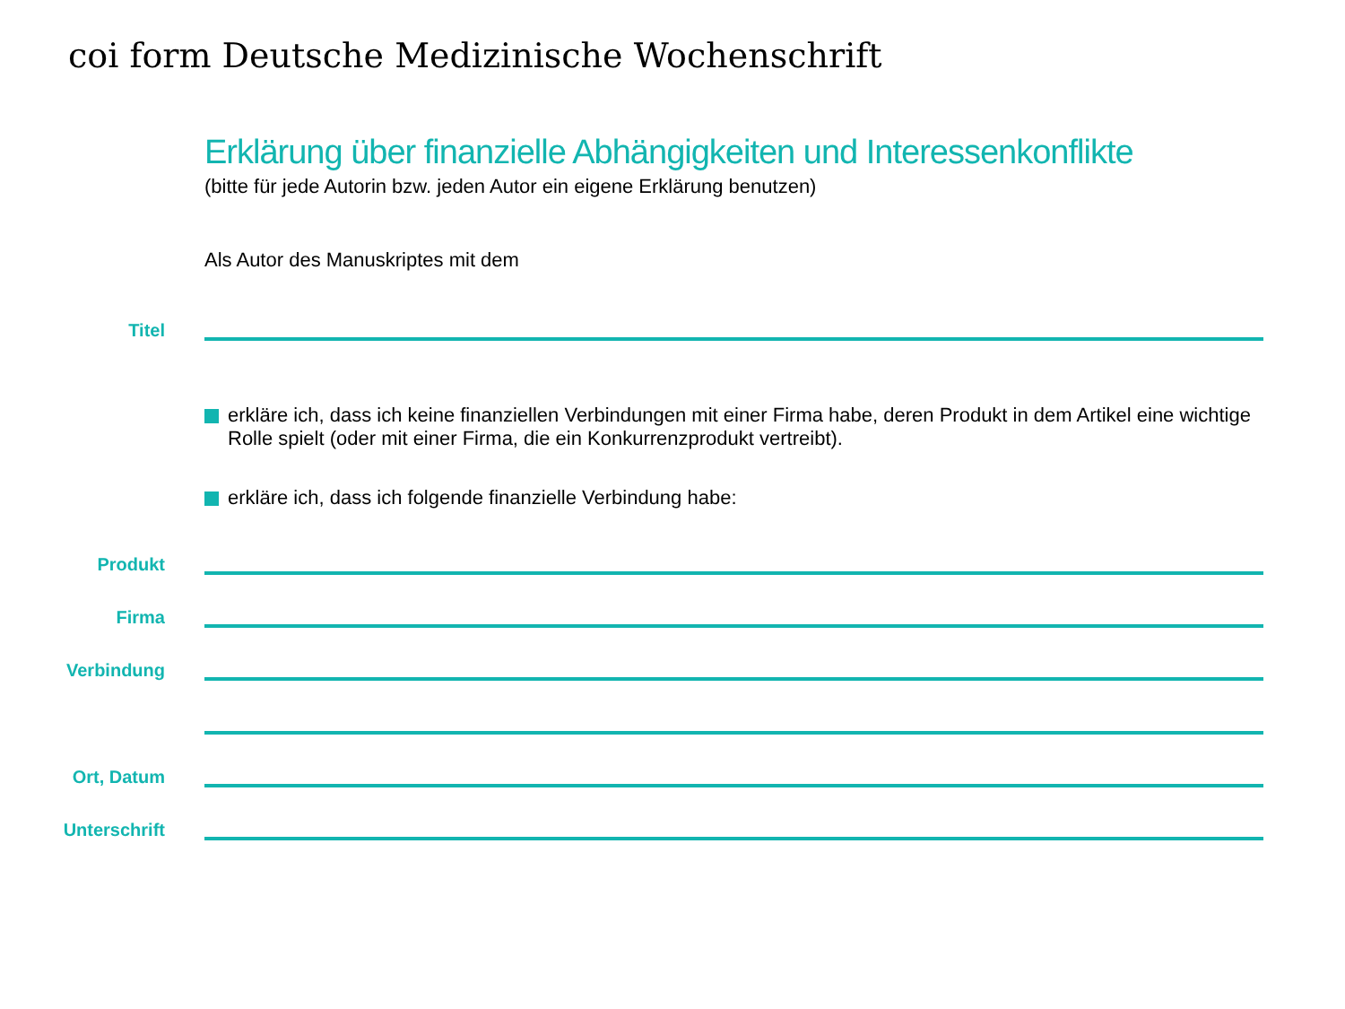coi form Deutsche Medizinische Wochenschrift
Erklärung über finanzielle Abhängigkeiten und Interessenkonflikte
(bitte für jede Autorin bzw. jeden Autor ein eigene Erklärung benutzen)
Als Autor des Manuskriptes mit dem
Titel
erkläre ich, dass ich keine finanziellen Verbindungen mit einer Firma habe, deren Produkt in dem Artikel eine wichtige Rolle spielt (oder mit einer Firma, die ein Konkurrenzprodukt vertreibt).
erkläre ich, dass ich folgende finanzielle Verbindung habe:
Produkt
Firma
Verbindung
Ort, Datum
Unterschrift